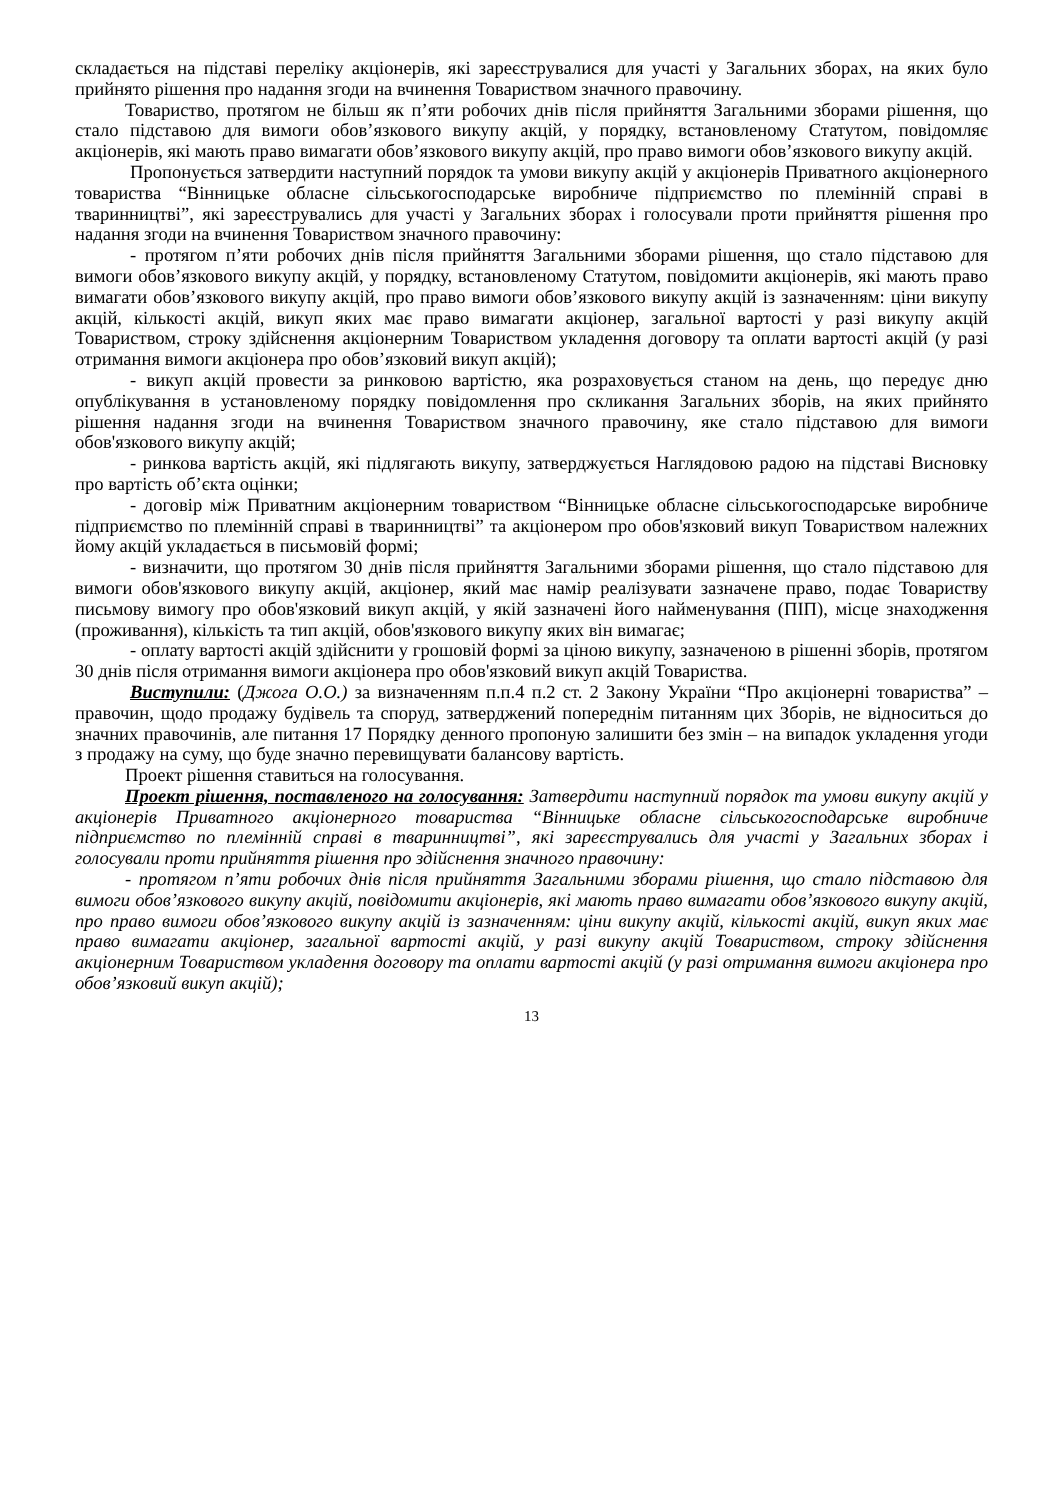складається на підставі переліку акціонерів, які зареєструвалися для участі у Загальних зборах, на яких було прийнято рішення про надання згоди на вчинення Товариством значного правочину.
Товариство, протягом не більш як п’яти робочих днів після прийняття Загальними зборами рішення, що стало підставою для вимоги обов’язкового викупу акцій, у порядку, встановленому Статутом, повідомляє акціонерів, які мають право вимагати обов’язкового викупу акцій, про право вимоги обов’язкового викупу акцій.
Пропонується затвердити наступний порядок та умови викупу акцій у акціонерів Приватного акціонерного товариства “Вінницьке обласне сільськогосподарське виробниче підприємство по племінній справі в тваринництві”, які зареєструвались для участі у Загальних зборах і голосували проти прийняття рішення про надання згоди на вчинення Товариством значного правочину:
- протягом п’яти робочих днів після прийняття Загальними зборами рішення, що стало підставою для вимоги обов’язкового викупу акцій, у порядку, встановленому Статутом, повідомити акціонерів, які мають право вимагати обов’язкового викупу акцій, про право вимоги обов’язкового викупу акцій із зазначенням: ціни викупу акцій, кількості акцій, викуп яких має право вимагати акціонер, загальної вартості у разі викупу акцій Товариством, строку здійснення акціонерним Товариством укладення договору та оплати вартості акцій (у разі отримання вимоги акціонера про обов’язковий викуп акцій);
- викуп акцій провести за ринковою вартістю, яка розраховується станом на день, що передує дню опублікування в установленому порядку повідомлення про скликання Загальних зборів, на яких прийнято рішення надання згоди на вчинення Товариством значного правочину, яке стало підставою для вимоги обов'язкового викупу акцій;
- ринкова вартість акцій, які підлягають викупу, затверджується Наглядовою радою на підставі Висновку про вартість об’єкта оцінки;
- договір між Приватним акціонерним товариством “Вінницьке обласне сільськогосподарське виробниче підприємство по племінній справі в тваринництві” та акціонером про обов'язковий викуп Товариством належних йому акцій укладається в письмовій формі;
- визначити, що протягом 30 днів після прийняття Загальними зборами рішення, що стало підставою для вимоги обов'язкового викупу акцій, акціонер, який має намір реалізувати зазначене право, подає Товариству письмову вимогу про обов'язковий викуп акцій, у якій зазначені його найменування (ПІП), місце знаходження (проживання), кількість та тип акцій, обов'язкового викупу яких він вимагає;
- оплату вартості акцій здійснити у грошовій формі за ціною викупу, зазначеною в рішенні зборів, протягом 30 днів після отримання вимоги акціонера про обов'язковий викуп акцій Товариства.
Виступили: (Джога О.О.) за визначенням п.п.4 п.2 ст. 2 Закону України “Про акціонерні товариства” – правочин, щодо продажу будівель та споруд, затверджений попереднім питанням цих Зборів, не відноситься до значних правочинів, але питання 17 Порядку денного пропоную залишити без змін – на випадок укладення угоди з продажу на суму, що буде значно перевищувати балансову вартість.
Проект рішення ставиться на голосування.
Проект рішення, поставленого на голосування: Затвердити наступний порядок та умови викупу акцій у акціонерів Приватного акціонерного товариства “Вінницьке обласне сільськогосподарське виробниче підприємство по племінній справі в тваринництві”, які зареєструвались для участі у Загальних зборах і голосували проти прийняття рішення про здійснення значного правочину:
- протягом п’яти робочих днів після прийняття Загальними зборами рішення, що стало підставою для вимоги обов’язкового викупу акцій, повідомити акціонерів, які мають право вимагати обов’язкового викупу акцій, про право вимоги обов’язкового викупу акцій із зазначенням: ціни викупу акцій, кількості акцій, викуп яких має право вимагати акціонер, загальної вартості акцій, у разі викупу акцій Товариством, строку здійснення акціонерним Товариством укладення договору та оплати вартості акцій (у разі отримання вимоги акціонера про обов’язковий викуп акцій);
13